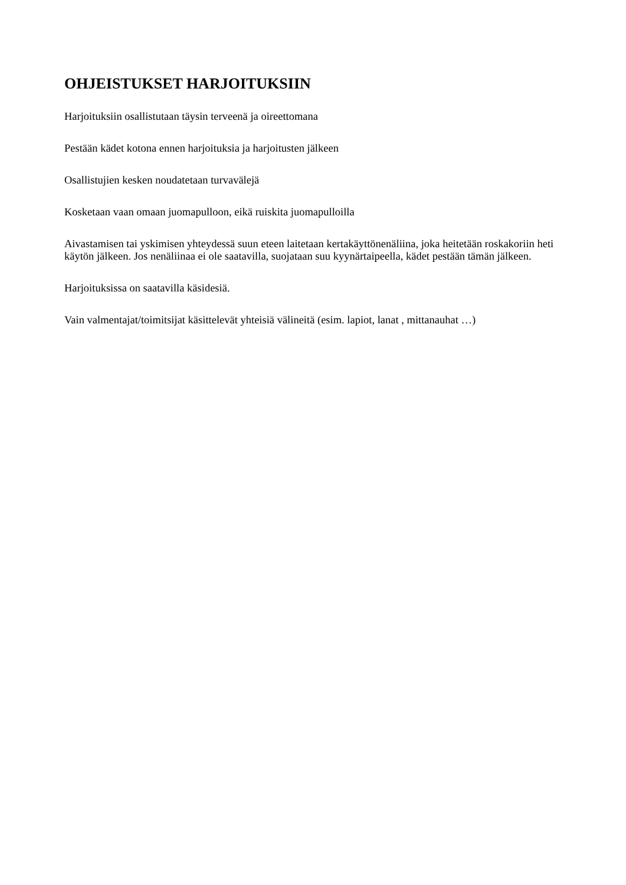OHJEISTUKSET HARJOITUKSIIN
Harjoituksiin osallistutaan täysin terveenä ja oireettomana
Pestään kädet kotona ennen harjoituksia ja harjoitusten jälkeen
Osallistujien kesken noudatetaan turvavälejä
Kosketaan vaan omaan juomapulloon, eikä ruiskita juomapulloilla
Aivastamisen tai yskimisen yhteydessä suun eteen laitetaan kertakäyttönenäliina, joka heitetään roskakoriin heti käytön jälkeen. Jos nenäliinaa ei ole saatavilla, suojataan suu kyynärtaipeella, kädet pestään tämän jälkeen.
Harjoituksissa on saatavilla käsidesiä.
Vain valmentajat/toimitsijat käsittelevät yhteisiä välineitä (esim. lapiot, lanat , mittanauhat …)